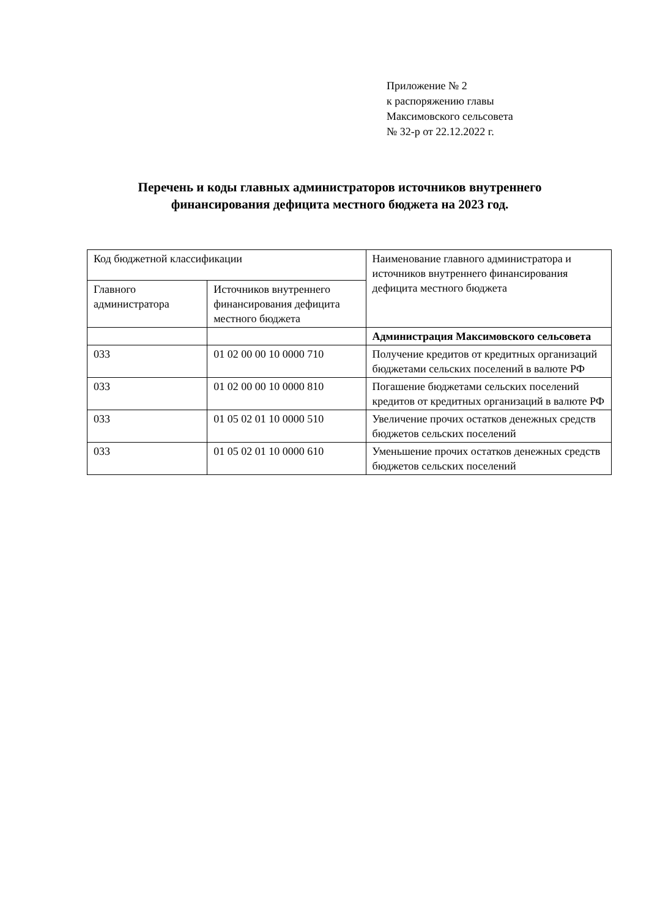Приложение № 2
к распоряжению главы
Максимовского сельсовета
№ 32-р от 22.12.2022 г.
Перечень и коды главных администраторов источников внутреннего финансирования дефицита местного бюджета на 2023 год.
| Код бюджетной классификации | | Наименование главного администратора и источников внутреннего финансирования дефицита местного бюджета |
| Главного администратора | Источников внутреннего финансирования дефицита местного бюджета | |
| | | Администрация Максимовского сельсовета |
| 033 | 01 02 00 00 10 0000 710 | Получение кредитов от кредитных организаций бюджетами сельских поселений в валюте РФ |
| 033 | 01 02 00 00 10 0000 810 | Погашение бюджетами сельских поселений кредитов от кредитных организаций в валюте РФ |
| 033 | 01 05 02 01 10 0000 510 | Увеличение прочих остатков денежных средств бюджетов сельских поселений |
| 033 | 01 05 02 01 10 0000 610 | Уменьшение прочих остатков денежных средств бюджетов сельских поселений |